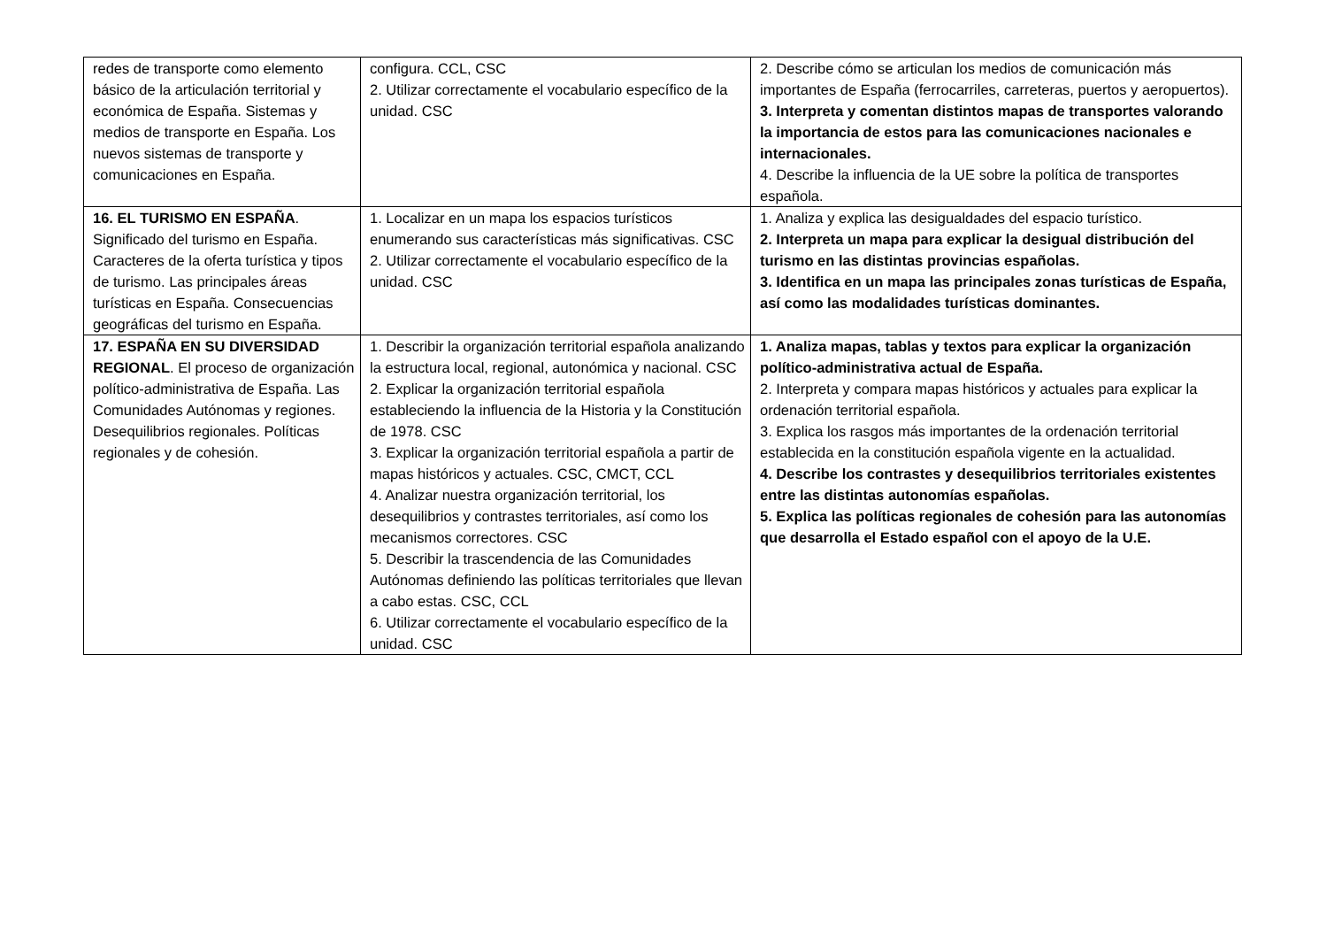| redes de transporte como elemento básico de la articulación territorial y económica de España. Sistemas y medios de transporte en España. Los nuevos sistemas de transporte y comunicaciones en España. | configura. CCL, CSC 2. Utilizar correctamente el vocabulario específico de la unidad. CSC | 2. Describe cómo se articulan los medios de comunicación más importantes de España (ferrocarriles, carreteras, puertos y aeropuertos). 3. Interpreta y comentan distintos mapas de transportes valorando la importancia de estos para las comunicaciones nacionales e internacionales. 4. Describe la influencia de la UE sobre la política de transportes española. |
| 16. EL TURISMO EN ESPAÑA . Significado del turismo en España. Caracteres de la oferta turística y tipos de turismo. Las principales áreas turísticas en España. Consecuencias geográficas del turismo en España. | 1. Localizar en un mapa los espacios turísticos enumerando sus características más significativas. CSC 2. Utilizar correctamente el vocabulario específico de la unidad. CSC | 1. Analiza y explica las desigualdades del espacio turístico. 2. Interpreta un mapa para explicar la desigual distribución del turismo en las distintas provincias españolas. 3. Identifica en un mapa las principales zonas turísticas de España, así como las modalidades turísticas dominantes. |
| 17. ESPAÑA EN SU DIVERSIDAD REGIONAL . El proceso de organización político-administrativa de España. Las Comunidades Autónomas y regiones. Desequilibrios regionales. Políticas regionales y de cohesión. | 1. Describir la organización territorial española analizando la estructura local, regional, autonómica y nacional. CSC 2. Explicar la organización territorial española estableciendo la influencia de la Historia y la Constitución de 1978. CSC 3. Explicar la organización territorial española a partir de mapas históricos y actuales. CSC, CMCT, CCL 4. Analizar nuestra organización territorial, los desequilibrios y contrastes territoriales, así como los mecanismos correctores. CSC 5. Describir la trascendencia de las Comunidades Autónomas definiendo las políticas territoriales que llevan a cabo estas. CSC, CCL 6. Utilizar correctamente el vocabulario específico de la unidad. CSC | 1. Analiza mapas, tablas y textos para explicar la organización político-administrativa actual de España. 2. Interpreta y compara mapas históricos y actuales para explicar la ordenación territorial española. 3. Explica los rasgos más importantes de la ordenación territorial establecida en la constitución española vigente en la actualidad. 4. Describe los contrastes y desequilibrios territoriales existentes entre las distintas autonomías españolas. 5. Explica las políticas regionales de cohesión para las autonomías que desarrolla el Estado español con el apoyo de la U.E. |